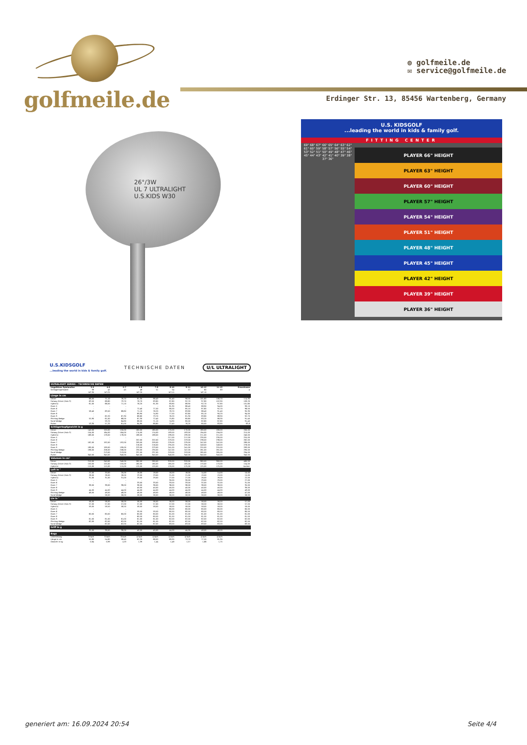golfmeile.de
◍ golfmeile.de
✉ service@golfmeile.de
Erdinger Str. 13, 85456 Wartenberg, Germany
26°/3W
UL 7 ULTRALIGHT
U.S.KIDS W30
U.S. KIDSGOLF
...leading the world in kids & family golf.
FITTING CENTER
69" 68" 67" 66" 65" 64" 63" 62" 61" 60" 59" 58" 57" 56" 55" 54" 53" 52" 51" 50" 49" 48" 47" 46" 45" 44" 43" 42" 41" 40" 39" 38" 37" 36"
PLAYER 66" HEIGHT
PLAYER 63" HEIGHT
PLAYER 60" HEIGHT
PLAYER 57" HEIGHT
PLAYER 54" HEIGHT
PLAYER 51" HEIGHT
PLAYER 48" HEIGHT
PLAYER 45" HEIGHT
PLAYER 42" HEIGHT
PLAYER 39" HEIGHT
PLAYER 36" HEIGHT
U.S.KIDSGOLF
...leading the world in kids & family golf.
TECHNISCHE DATEN U/L ULTRALIGHT
| ULTRALIGHT SERIES – TECHNISCHE DATEN | | | | | | | | | | |
| Ungefähres Spieleralter | 3–5 | 4–6 | 5–7 | 6–8 | 7–9 | 8–10 | 9–11 | 10–12 | 11–13 | Erwachsene |
| Schlägerkopfmodell | 39 | 42 | 45 | 48 | 51 | 54 | 57 | 60 | 63 | ø |
| | WT-30 | WT-25 | | WT-20 | | WT-15 | | WT-10 | | |
| Länge in cm | | | | | | | | | | |
| Driver | 66,00 | 71,10 | 76,20 | 81,30 | 86,40 | 91,40 | 96,50 | 101,60 | 106,70 | 114,30 |
| Fairway Driver (Holz 3) | 63,50 | 68,60 | 73,70 | 78,70 | 83,80 | 87,60 | 92,70 | 97,80 | 102,90 | 109,20 |
| Hybrid 4 | 61,00 | 66,00 | 71,10 | 76,20 | 81,30 | 83,80 | 88,90 | 92,70 | 97,80 | 101,60 |
| Eisen 5 | – | – | – | – | – | 81,30 | 86,40 | 88,90 | 94,00 | 99,10 |
| Eisen 6 | – | – | – | 72,40 | 77,50 | 80,00 | 85,10 | 87,60 | 92,70 | 96,50 |
| Eisen 7 | 58,40 | 63,50 | 68,60 | 71,10 | 76,20 | 78,70 | 83,80 | 86,40 | 91,40 | 95,30 |
| Eisen 8 | – | – | – | 69,90 | 74,90 | 77,50 | 82,60 | 85,10 | 90,20 | 94,00 |
| Eisen 9 | – | 62,20 | 67,30 | 68,60 | 73,70 | 76,20 | 81,30 | 83,80 | 88,90 | 92,70 |
| Pitching Wedge | 55,90 | 61,00 | 66,00 | 67,30 | 72,40 | 75,60 | 80,60 | 83,20 | 88,30 | 91,40 |
| Sand Wedge | – | 59,70 | 64,80 | 66,00 | 71,10 | 74,90 | 80,00 | 82,60 | 87,60 | 91,40 |
| Putter | 53,30 | 57,20 | 61,00 | 64,80 | 68,60 | 72,40 | 76,20 | 80,00 | 83,80 | 83,8 |
| Schlägerkopfgewicht in g | | | | | | | | | | |
| Driver | 140,00 | 150,00 | 150,00 | 160,00 | 160,00 | 170,00 | 170,00 | 180,00 | 180,00 | 200,00 |
| Fairway Driver (Holz 3) | 154,00 | 164,00 | 164,00 | 174,00 | 174,00 | 183,00 | 183,00 | 194,00 | 194,00 | 215,00 |
| Hybrid 4 | 168,00 | 178,00 | 178,00 | 188,00 | 188,00 | 199,00 | 199,00 | 211,00 | 211,00 | 240,00 |
| Eisen 5 | – | – | – | – | – | 217,00 | 217,00 | 230,00 | 230,00 | 255,00 |
| Eisen 6 | – | – | – | 202,00 | 202,00 | 223,00 | 223,00 | 236,00 | 236,00 | 262,00 |
| Eisen 7 | 182,00 | 192,00 | 192,00 | 209,00 | 209,00 | 229,00 | 229,00 | 242,00 | 242,00 | 269,00 |
| Eisen 8 | – | – | – | 216,00 | 216,00 | 235,00 | 235,00 | 248,00 | 248,00 | 276,00 |
| Eisen 9 | 189,00 | 199,00 | 199,00 | 223,00 | 223,00 | 241,00 | 241,00 | 255,00 | 255,00 | 283,00 |
| Pitching Wedge | 196,00 | 206,00 | 206,00 | 230,00 | 230,00 | 247,00 | 247,00 | 261,00 | 261,00 | 290,00 |
| Sand Wedge | – | 213,00 | 213,00 | 237,00 | 237,00 | 253,00 | 253,00 | 265,00 | 265,00 | 294,00 |
| Putter | 340,00 | 340,00 | 340,00 | 340,00 | 340,00 | 340,00 | 340,00 | 340,00 | 340,00 | 340,00 |
| Volumen in cm³ | | | | | | | | | | |
| Driver | 210,00 | 240,00 | 240,00 | 280,00 | 280,00 | 320,00 | 320,00 | 360,00 | 360,00 | 460,00 |
| Fairway Driver (Holz 3) | 150,00 | 155,00 | 155,00 | 160,00 | 160,00 | 165,00 | 165,00 | 170,00 | 170,00 | 154,00 |
| Hybrid 4 | 115,00 | 115,00 | 115,00 | 120,00 | 120,00 | 120,00 | 125,00 | 125,00 | 125,00 | Variiert |
| Loft in ° | | | | | | | | | | |
| Driver | 22,00 | 20,00 | 20,00 | 18,00 | 18,00 | 16,00 | 16,00 | 14,00 | 14,00 | 10,00 |
| Fairway Driver (Holz 3) | 26,00 | 26,00 | 26,00 | 23,00 | 23,00 | 21,00 | 21,00 | 19,00 | 19,00 | 15,00 |
| Hybrid 4 | 31,00 | 31,00 | 31,00 | 29,00 | 29,00 | 27,00 | 27,00 | 26,00 | 26,00 | 22,00 |
| Eisen 5 | – | – | – | – | – | 30,00 | 30,00 | 29,00 | 29,00 | 27,00 |
| Eisen 6 | – | – | – | 33,00 | 33,00 | 33,00 | 33,00 | 32,00 | 32,00 | 31,00 |
| Eisen 7 | 38,00 | 38,00 | 38,00 | 36,00 | 36,00 | 36,00 | 36,00 | 36,00 | 36,00 | 35,00 |
| Eisen 8 | – | – | – | 40,00 | 40,00 | 40,00 | 40,00 | 40,00 | 40,00 | 39,00 |
| Eisen 9 | 44,00 | 44,00 | 44,00 | 44,00 | 44,00 | 44,00 | 44,00 | 44,00 | 44,00 | 43,00 |
| Pitching Wedge | 48,00 | 48,00 | 48,00 | 48,00 | 48,00 | 48,00 | 48,00 | 48,00 | 48,00 | 47,00 |
| Sand Wedge | – | 56,00 | 56,00 | 56,00 | 56,00 | 56,00 | 56,00 | 56,00 | 56,00 | 56,00 |
| Lie in ° | | | | | | | | | | |
| Driver | 56,00 | 56,00 | 56,00 | 56,00 | 56,00 | 56,00 | 56,00 | 56,00 | 56,00 | 57,00 |
| Fairway Driver (Holz 3) | 57,00 | 57,00 | 57,00 | 57,00 | 57,00 | 57,00 | 57,00 | 56,50 | 56,50 | 57,50 |
| Hybrid 4 | 59,00 | 58,50 | 58,50 | 58,00 | 58,00 | 58,00 | 58,00 | 58,00 | 58,00 | 59,00 |
| Eisen 5 | – | – | – | – | – | 60,00 | 60,00 | 60,00 | 60,00 | 60,00 |
| Eisen 6 | – | – | – | 59,50 | 59,50 | 60,50 | 60,50 | 60,50 | 60,50 | 60,50 |
| Eisen 7 | 60,00 | 60,00 | 60,00 | 60,00 | 60,00 | 61,00 | 61,00 | 61,00 | 61,00 | 61,00 |
| Eisen 8 | – | – | – | 60,50 | 60,50 | 61,50 | 61,50 | 61,50 | 61,50 | 61,50 |
| Eisen 9 | 61,00 | 61,00 | 61,00 | 61,00 | 61,00 | 62,00 | 62,00 | 62,00 | 62,00 | 62,00 |
| Pitching Wedge | 62,00 | 62,00 | 62,00 | 61,50 | 61,50 | 62,50 | 62,50 | 62,50 | 62,50 | 62,50 |
| Sand Wedge | – | 62,00 | 62,00 | 62,00 | 62,00 | 63,00 | 63,00 | 63,00 | 63,00 | 63,00 |
| Griff in g | | | | | | | | | | |
| | 35,00 | 38,00 | 38,00 | 40,00 | 40,00 | 44,00 | 44,00 | 48,00 | 48,00 | |
| Bags | | | | | | | | | | |
| Unterteilung | 3-fach | 3-fach | 3-fach | 4-fach | 4-fach | 4-fach | 4-fach | 4-fach | 4-fach | |
| Länge in cm | 50,80 | 54,60 | 58,40 | 62,20 | 66,00 | 69,90 | 73,70 | 77,50 | 81,30 | |
| Gewicht in kg | 0,64 | 0,99 | 1,03 | 1,39 | 1,44 | 1,48 | 1,57 | 1,66 | 1,75 | |
generiert am: 16.09.2024 20:54 Seite 4/4